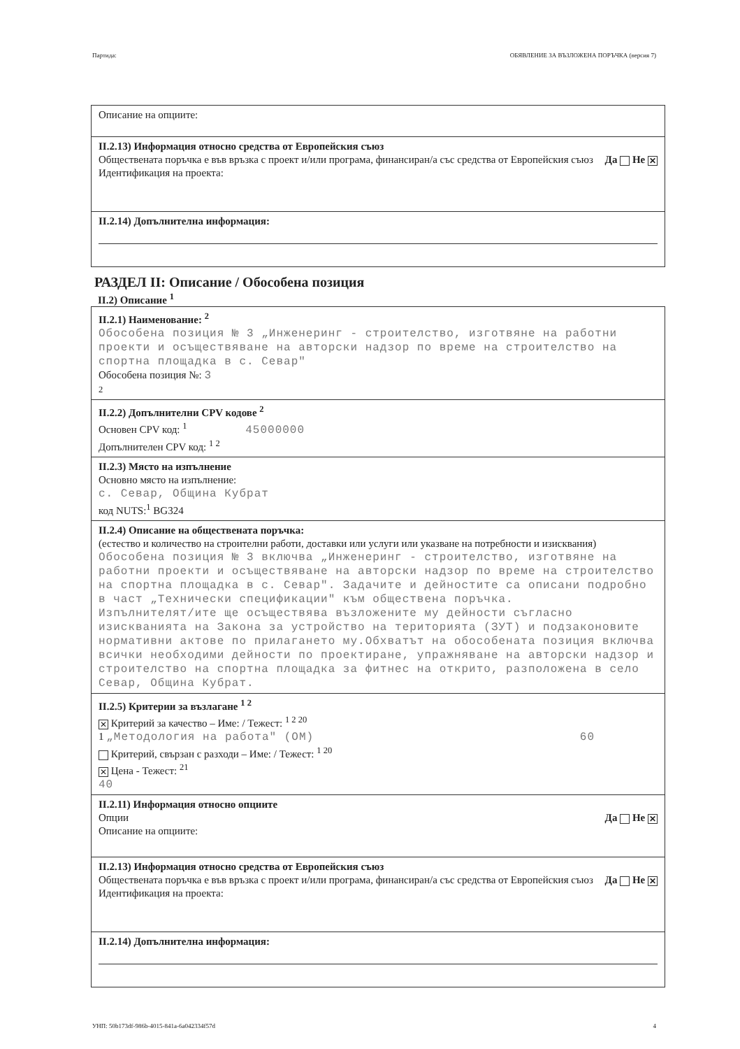Партида: ОБЯВЛЕНИЕ ЗА ВЪЗЛОЖЕНА ПОРЪЧКА (версия 7)
Описание на опциите:
II.2.13) Информация относно средства от Европейския съюз
Обществената поръчка е във връзка с проект и/или програма, финансиран/а със средства от Европейския съюз Да Не ✕
Идентификация на проекта:
II.2.14) Допълнителна информация:
РАЗДЕЛ II: Описание / Обособена позиция
II.2) Описание <sup>1</sup>
II.2.1) Наименование: <sup>2</sup>
Обособена позиция № 3 „Инженеринг - строителство, изготвяне на работни проекти и осъществяване на авторски надзор по време на строителство на спортна площадка в с. Севар"
Обособена позиция №: 3
2
II.2.2) Допълнителни CPV кодове <sup>2</sup>
Основен CPV код: <sup>1</sup> 45000000
Допълнителен CPV код: <sup>1 2</sup>
II.2.3) Място на изпълнение
Основно място на изпълнение:
с. Севар, Община Кубрат
код NUTS:<sup>1</sup> BG324
II.2.4) Описание на обществената поръчка:
(естество и количество на строителни работи, доставки или услуги или указване на потребности и изисквания)
Обособена позиция № 3 включва „Инженеринг - строителство, изготвяне на работни проекти и осъществяване на авторски надзор по време на строителство на спортна площадка в с. Севар". Задачите и дейностите са описани подробно в част „Технически спецификации" към обществена поръчка.
Изпълнителят/ите ще осъществява възложените му дейности съгласно изискванията на Закона за устройство на територията (ЗУТ) и подзаконовите нормативни актове по прилагането му.Обхватът на обособената позиция включва всички необходими дейности по проектиране, упражняване на авторски надзор и строителство на спортна площадка за фитнес на открито, разположена в село Севар, Община Кубрат.
II.2.5) Критерии за възлагане <sup>1 2</sup>
✕ Критерий за качество – Име: / Тежест: <sup>1 2 20</sup>
1 „Методология на работа" (ОМ) 60
Критерий, свързан с разходи – Име: / Тежест: <sup>1 20</sup>
✕ Цена - Тежест: <sup>21</sup>
40
II.2.11) Информация относно опциите
Опции Да Не ✕
Описание на опциите:
II.2.13) Информация относно средства от Европейския съюз
Обществената поръчка е във връзка с проект и/или програма, финансиран/а със средства от Европейския съюз Да Не ✕
Идентификация на проекта:
II.2.14) Допълнителна информация:
УНП: 50b173df-986b-4015-841a-6a042334f57d 4